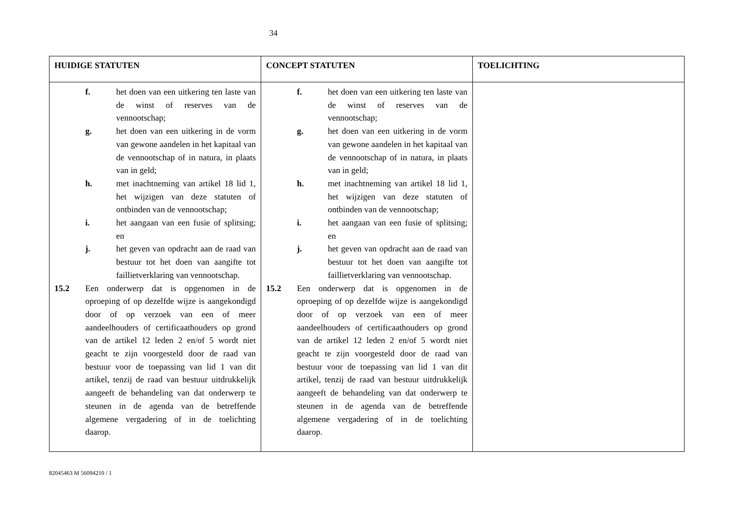34
| HUIDIGE STATUTEN | CONCEPT STATUTEN | TOELICHTING |
| --- | --- | --- |
| f. het doen van een uitkering ten laste van de winst of reserves van de vennootschap; g. het doen van een uitkering in de vorm van gewone aandelen in het kapitaal van de vennootschap of in natura, in plaats van in geld; h. met inachtneming van artikel 18 lid 1, het wijzigen van deze statuten of ontbinden van de vennootschap; i. het aangaan van een fusie of splitsing; en j. het geven van opdracht aan de raad van bestuur tot het doen van aangifte tot faillietverklaring van vennootschap. 15.2 Een onderwerp dat is opgenomen in de oproeping of op dezelfde wijze is aangekondigd door of op verzoek van een of meer aandeelhouders of certificaathouders op grond van de artikel 12 leden 2 en/of 5 wordt niet geacht te zijn voorgesteld door de raad van bestuur voor de toepassing van lid 1 van dit artikel, tenzij de raad van bestuur uitdrukkelijk aangeeft de behandeling van dat onderwerp te steunen in de agenda van de betreffende algemene vergadering of in de toelichting daarop. | f. het doen van een uitkering ten laste van de winst of reserves van de vennootschap; g. het doen van een uitkering in de vorm van gewone aandelen in het kapitaal van de vennootschap of in natura, in plaats van in geld; h. met inachtneming van artikel 18 lid 1, het wijzigen van deze statuten of ontbinden van de vennootschap; i. het aangaan van een fusie of splitsing; en j. het geven van opdracht aan de raad van bestuur tot het doen van aangifte tot faillietverklaring van vennootschap. 15.2 Een onderwerp dat is opgenomen in de oproeping of op dezelfde wijze is aangekondigd door of op verzoek van een of meer aandeelhouders of certificaathouders op grond van de artikel 12 leden 2 en/of 5 wordt niet geacht te zijn voorgesteld door de raad van bestuur voor de toepassing van lid 1 van dit artikel, tenzij de raad van bestuur uitdrukkelijk aangeeft de behandeling van dat onderwerp te steunen in de agenda van de betreffende algemene vergadering of in de toelichting daarop. | |
82045463 M 56094210 / 1